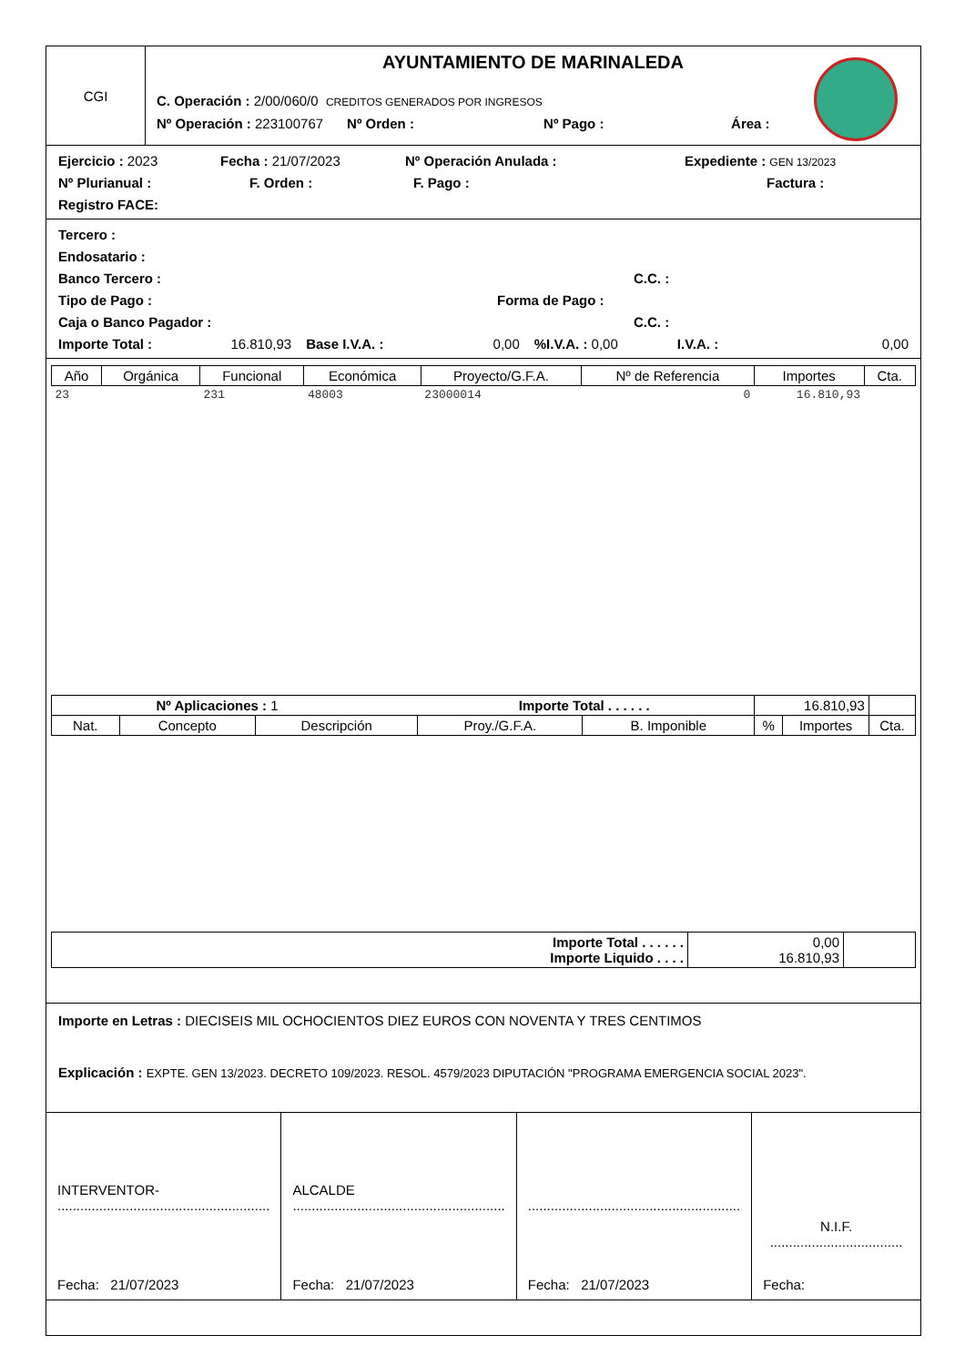CGI
AYUNTAMIENTO DE MARINALEDA
C. Operación : 2/00/060/0 CREDITOS GENERADOS POR INGRESOS
Nº Operación : 223100767 Nº Orden : Nº Pago : Área :
Ejercicio : 2023 Fecha : 21/07/2023 Nº Operación Anulada : Expediente : GEN 13/2023
Nº Plurianual : F. Orden : F. Pago : Factura :
Registro FACE:
Tercero :
Endosatario :
Banco Tercero : C.C. :
Tipo de Pago : Forma de Pago :
Caja o Banco Pagador : C.C. :
Importe Total : 16.810,93 Base I.V.A. : 0,00%I.V.A. : 0,00 I.V.A. : 0,00
| Año | Orgánica | Funcional | Económica | Proyecto/G.F.A. | Nº de Referencia | Importes | Cta. |
| --- | --- | --- | --- | --- | --- | --- | --- |
| 23 | | 231 | 48003 | 23000014 | 0 | 16.810,93 | |
| Nº Aplicaciones : 1 Importe Total . . . . . . | | | | | 16.810,93 | | |
| Nat. | Concepto | Descripción | Proy./G.F.A. | B. Imponible | % | Importes | Cta. |
| Importe Total . . . . . . Importe Liquido . . . . | 0,00 16.810,93 | |
Importe en Letras : DIECISEIS MIL OCHOCIENTOS DIEZ EUROS CON NOVENTA Y TRES CENTIMOS
Explicación : EXPTE. GEN 13/2023. DECRETO 109/2023. RESOL. 4579/2023 DIPUTACIÓN "PROGRAMA EMERGENCIA SOCIAL 2023".
INTERVENTOR-
........................................................
Fecha: 21/07/2023
ALCALDE
........................................................
Fecha: 21/07/2023
........................................................
Fecha: 21/07/2023
N.I.F. ...................................
Fecha: